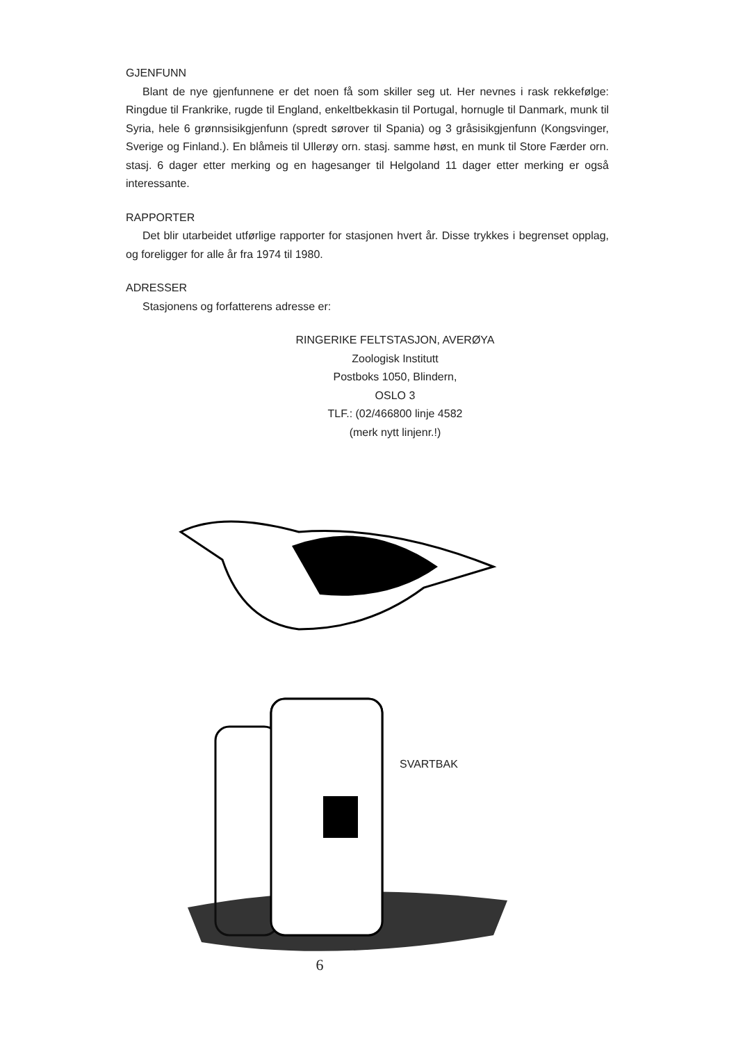GJENFUNN
Blant de nye gjenfunnene er det noen få som skiller seg ut. Her nevnes i rask rekkefølge: Ringdue til Frankrike, rugde til England, enkeltbekkasin til Portugal, hornugle til Danmark, munk til Syria, hele 6 grønnsisikgjenfunn (spredt sørover til Spania) og 3 gråsisikgjenfunn (Kongsvinger, Sverige og Finland.). En blåmeis til Ullerøy orn. stasj. samme høst, en munk til Store Færder orn. stasj. 6 dager etter merking og en hagesanger til Helgoland 11 dager etter merking er også interessante.
RAPPORTER
Det blir utarbeidet utførlige rapporter for stasjonen hvert år. Disse trykkes i begrenset opplag, og foreligger for alle år fra 1974 til 1980.
ADRESSER
Stasjonens og forfatterens adresse er:
RINGERIKE FELTSTASJON, AVERØYA
Zoologisk Institutt
Postboks 1050, Blindern,
OSLO 3
TLF.: (02/466800 linje 4582
(merk nytt linjenr.!)
SVARTBAK
6